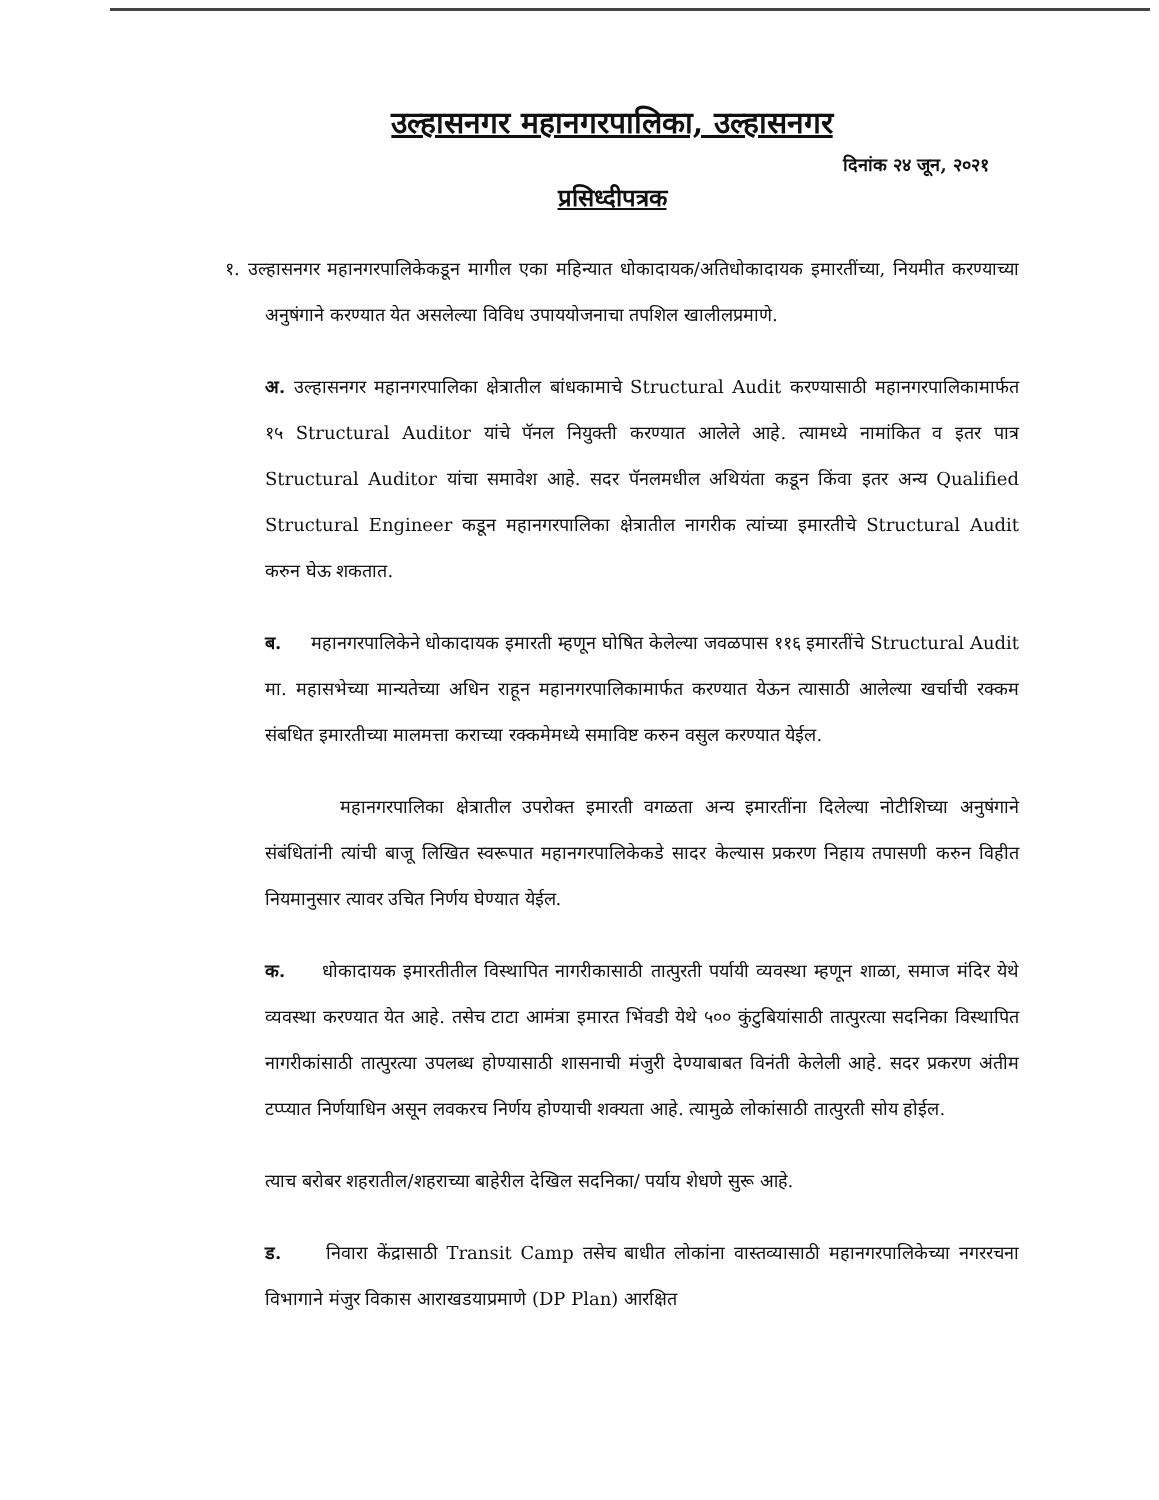उल्हासनगर महानगरपालिका, उल्हासनगर
दिनांक २४ जून, २०२१
प्रसिध्दीपत्रक
१. उल्हासनगर महानगरपालिकेकडून मागील एका महिन्यात धोकादायक/अतिधोकादायक इमारतींच्या, नियमीत करण्याच्या अनुषंगाने करण्यात येत असलेल्या विविध उपाययोजनाचा तपशिल खालीलप्रमाणे.
अ. उल्हासनगर महानगरपालिका क्षेत्रातील बांधकामाचे Structural Audit करण्यासाठी महानगरपालिकामार्फत १५ Structural Auditor यांचे पॅनल नियुक्ती करण्यात आलेले आहे. त्यामध्ये नामांकित व इतर पात्र Structural Auditor यांचा समावेश आहे. सदर पॅनलमधील अथियंता कडून किंवा इतर अन्य Qualified Structural Engineer कडून महानगरपालिका क्षेत्रातील नागरीक त्यांच्या इमारतीचे Structural Audit करुन घेऊ शकतात.
ब. महानगरपालिकेने धोकादायक इमारती म्हणून घोषित केलेल्या जवळपास ११६ इमारतींचे Structural Audit मा. महासभेच्या मान्यतेच्या अधिन राहून महानगरपालिकामार्फत करण्यात येऊन त्यासाठी आलेल्या खर्चाची रक्कम संबधित इमारतीच्या मालमत्ता कराच्या रक्कमेमध्ये समाविष्ट करुन वसुल करण्यात येईल.
महानगरपालिका क्षेत्रातील उपरोक्त इमारती वगळता अन्य इमारतींना दिलेल्या नोटीशिच्या अनुषंगाने संबंधितांनी त्यांची बाजू लिखित स्वरूपात महानगरपालिकेकडे सादर केल्यास प्रकरण निहाय तपासणी करुन विहीत नियमानुसार त्यावर उचित निर्णय घेण्यात येईल.
क. धोकादायक इमारतीतील विस्थापित नागरीकासाठी तात्पुरती पर्यायी व्यवस्था म्हणून शाळा, समाज मंदिर येथे व्यवस्था करण्यात येत आहे. तसेच टाटा आमंत्रा इमारत भिंवडी येथे ५०० कुंटुबियांसाठी तात्पुरत्या सदनिका विस्थापित नागरीकांसाठी तात्पुरत्या उपलब्ध होण्यासाठी शासनाची मंजुरी देण्याबाबत विनंती केलेली आहे. सदर प्रकरण अंतीम टप्प्यात निर्णयाधिन असून लवकरच निर्णय होण्याची शक्यता आहे. त्यामुळे लोकांसाठी तात्पुरती सोय होईल.
त्याच बरोबर शहरातील/शहराच्या बाहेरील देखिल सदनिका/ पर्याय शेधणे सुरू आहे.
ड. निवारा केंद्रासाठी Transit Camp तसेच बाधीत लोकांना वास्तव्यासाठी महानगरपालिकेच्या नगररचना विभागाने मंजुर विकास आराखडयाप्रमाणे (DP Plan) आरक्षित